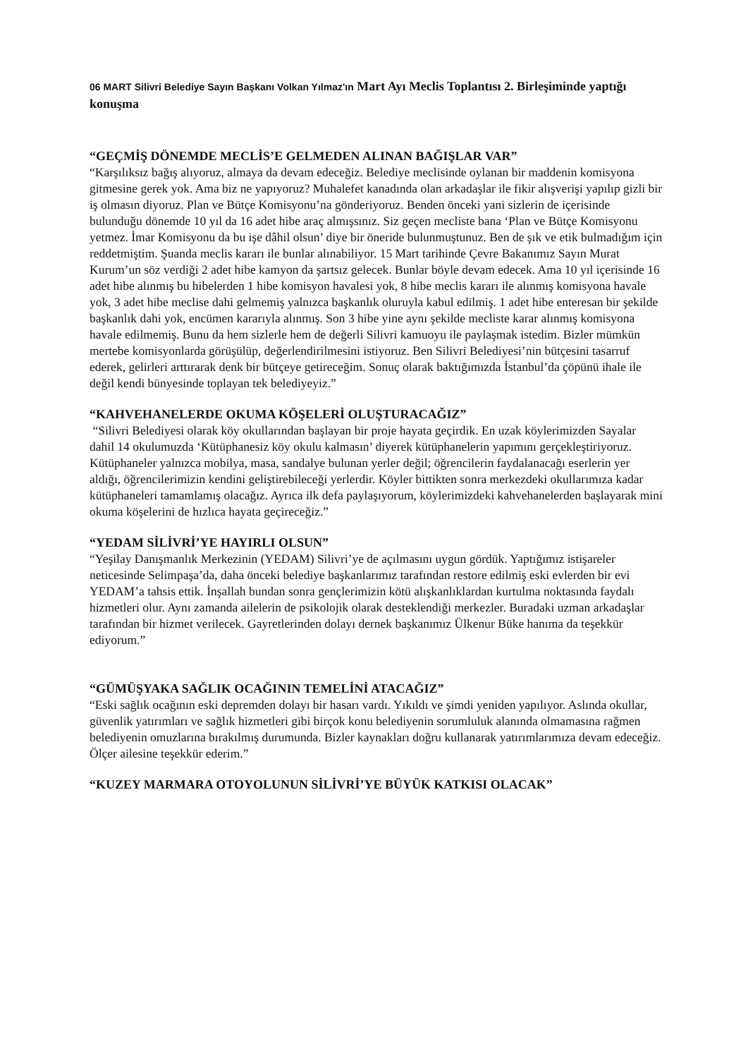06 MART Silivri Belediye Sayın Başkanı Volkan Yılmaz'ın Mart Ayı Meclis Toplantısı 2. Birleşiminde yaptığı konuşma
“GEÇMİŞ DÖNEMDE MECLİS’E GELMEDEN ALINAN BAĞIŞLAR VAR”
“Karşılıksız bağış alıyoruz, almaya da devam edeceğiz. Belediye meclisinde oylanan bir maddenin komisyona gitmesine gerek yok. Ama biz ne yapıyoruz? Muhalefet kanadında olan arkadaşlar ile fikir alışverişi yapılıp gizli bir iş olmasın diyoruz. Plan ve Bütçe Komisyonu’na gönderiyoruz. Benden önceki yani sizlerin de içerisinde bulunduğu dönemde 10 yıl da 16 adet hibe araç almışsınız. Siz geçen mecliste bana ‘Plan ve Bütçe Komisyonu yetmez. İmar Komisyonu da bu işe dâhil olsun’ diye bir öneride bulunmuştunuz. Ben de şık ve etik bulmadığım için reddetmiştim. Şuanda meclis kararı ile bunlar alınabiliyor. 15 Mart tarihinde Çevre Bakanımız Sayın Murat Kurum’un söz verdiği 2 adet hibe kamyon da şartsız gelecek. Bunlar böyle devam edecek. Ama 10 yıl içerisinde 16 adet hibe alınmış bu hibelerden 1 hibe komisyon havalesi yok, 8 hibe meclis kararı ile alınmış komisyona havale yok, 3 adet hibe meclise dahi gelmemiş yalnızca başkanlık oluruyla kabul edilmiş. 1 adet hibe enteresan bir şekilde başkanlık dahi yok, encümen kararıyla alınmış. Son 3 hibe yine aynı şekilde mecliste karar alınmış komisyona havale edilmemiş. Bunu da hem sizlerle hem de değerli Silivri kamuoyu ile paylaşmak istedim. Bizler mümkün mertebe komisyonlarda görüşülüp, değerlendirilmesini istiyoruz. Ben Silivri Belediyesi’nin bütçesini tasarruf ederek, gelirleri arttırarak denk bir bütçeye getireceğim. Sonuç olarak baktığımızda İstanbul’da çöpünü ihale ile değil kendi bünyesinde toplayan tek belediyeyiz.”
“KAHVEHANELERDE OKUMA KÖŞELERİ OLUŞTURACAĞIZ”
“Silivri Belediyesi olarak köy okullarından başlayan bir proje hayata geçirdik. En uzak köylerimizden Sayalar dahil 14 okulumuzda ‘Kütüphanesiz köy okulu kalmasın’ diyerek kütüphanelerin yapımını gerçekleştiriyoruz. Kütüphaneler yalnızca mobilya, masa, sandalye bulunan yerler değil; öğrencilerin faydalanacağı eserlerin yer aldığı, öğrencilerimizin kendini geliştirebileceği yerlerdir. Köyler bittikten sonra merkezdeki okullarımıza kadar kütüphaneleri tamamlamış olacağız. Ayrıca ilk defa paylaşıyorum, köylerimizdeki kahvehanelerden başlayarak mini okuma köşelerini de hızlıca hayata geçireceğiz.”
“YEDAM SİLİVRİ’YE HAYIRLI OLSUN”
“Yeşilay Danışmanlık Merkezinin (YEDAM) Silivri’ye de açılmasını uygun gördük. Yaptığımız istişareler neticesinde Selimpaşa’da, daha önceki belediye başkanlarımız tarafından restore edilmiş eski evlerden bir evi YEDAM’a tahsis ettik. İnşallah bundan sonra gençlerimizin kötü alışkanlıklardan kurtulma noktasında faydalı hizmetleri olur. Aynı zamanda ailelerin de psikolojik olarak desteklendiği merkezler. Buradaki uzman arkadaşlar tarafından bir hizmet verilecek. Gayretlerinden dolayı dernek başkanımız Ülkenur Büke hanıma da teşekkür ediyorum.”
“GÜMÜŞYAKA SAĞLIK OCAĞININ TEMELİNİ ATACAĞIZ”
“Eski sağlık ocağının eski depremden dolayı bir hasarı vardı. Yıkıldı ve şimdi yeniden yapılıyor. Aslında okullar, güvenlik yatırımları ve sağlık hizmetleri gibi birçok konu belediyenin sorumluluk alanında olmamasına rağmen belediyenin omuzlarına bırakılmış durumunda. Bizler kaynakları doğru kullanarak yatırımlarımıza devam edeceğiz. Ölçer ailesine teşekkür ederim.”
“KUZEY MARMARA OTOYOLUNUN SİLİVRİ’YE BÜYÜK KATKISI OLACAK”